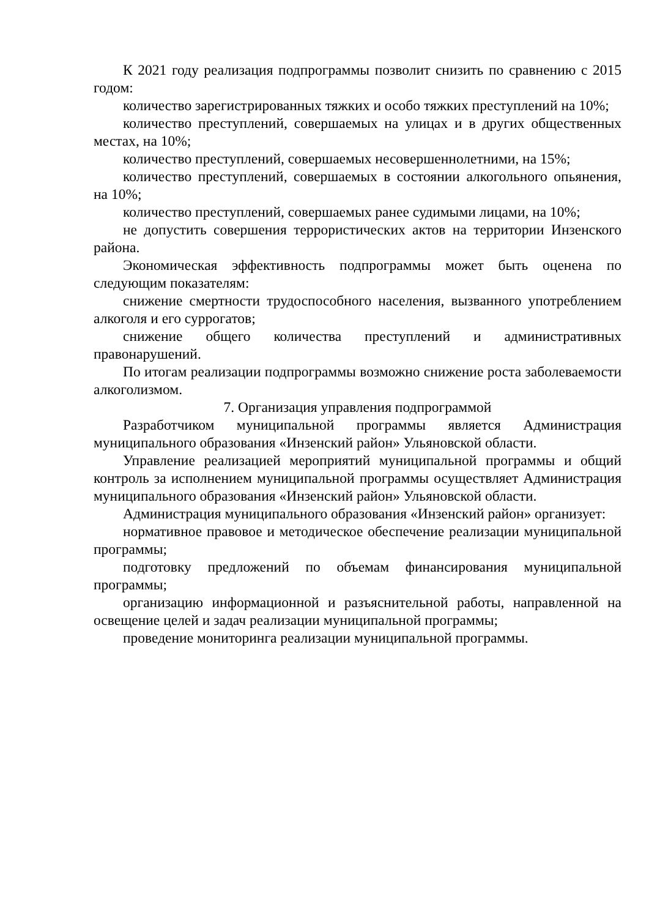К 2021 году реализация подпрограммы позволит снизить по сравнению с 2015 годом:
количество зарегистрированных тяжких и особо тяжких преступлений на 10%;
количество преступлений, совершаемых на улицах и в других общественных местах, на 10%;
количество преступлений, совершаемых несовершеннолетними, на 15%;
количество преступлений, совершаемых в состоянии алкогольного опьянения, на 10%;
количество преступлений, совершаемых ранее судимыми лицами, на 10%;
не допустить совершения террористических актов на территории Инзенского района.
Экономическая эффективность подпрограммы может быть оценена по следующим показателям:
снижение смертности трудоспособного населения, вызванного употреблением алкоголя и его суррогатов;
снижение общего количества преступлений и административных правонарушений.
По итогам реализации подпрограммы возможно снижение роста заболеваемости алкоголизмом.
7. Организация управления подпрограммой
Разработчиком муниципальной программы является Администрация муниципального образования «Инзенский район» Ульяновской области.
Управление реализацией мероприятий муниципальной программы и общий контроль за исполнением муниципальной программы осуществляет Администрация муниципального образования «Инзенский район» Ульяновской области.
Администрация муниципального образования «Инзенский район» организует:
нормативное правовое и методическое обеспечение реализации муниципальной программы;
подготовку предложений по объемам финансирования муниципальной программы;
организацию информационной и разъяснительной работы, направленной на освещение целей и задач реализации муниципальной программы;
проведение мониторинга реализации муниципальной программы.